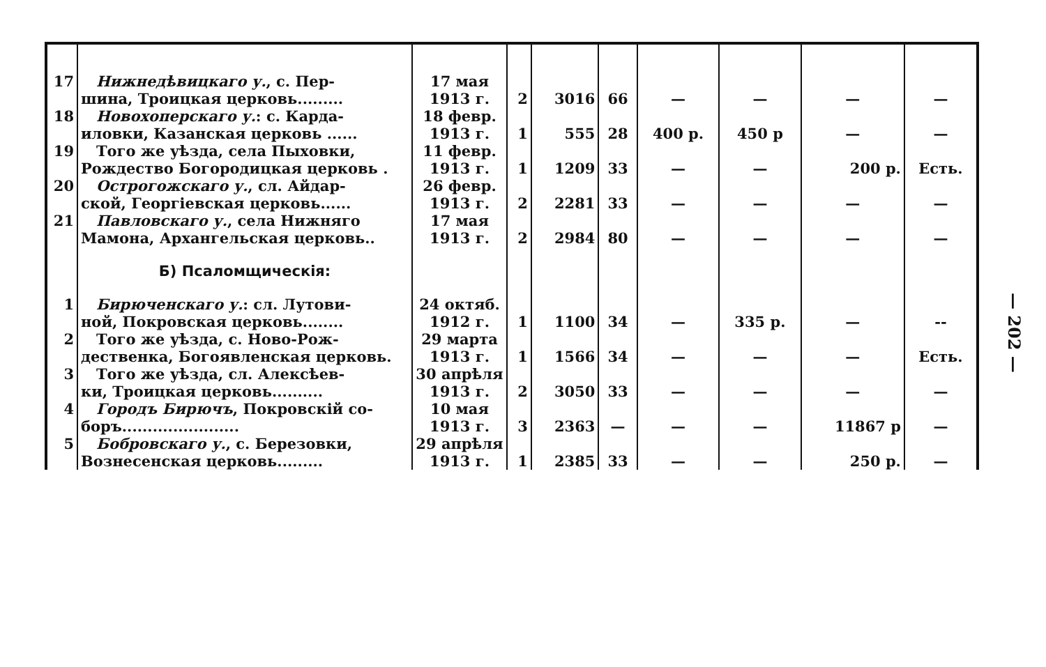| 17 | Нижнедѣвицкаго у. , с. Пер- шина, Троицкая церковь......... | 17 мая 1913 г. | 2 | 3016 | 66 | — | — | — | — |
| 18 | Новохоперскаго у. : с. Карда- иловки, Казанская церковь ...... | 18 февр. 1913 г. | 1 | 555 | 28 | 400 р. | 450 р | — | — |
| 19 | Того же уѣзда, села Пыховки, Рождество Богородицкая церковь . | 11 февр. 1913 г. | 1 | 1209 | 33 | — | — | 200 р. | Есть. |
| 20 | Острогожскаго у. , сл. Айдар- ской, Георгіевская церковь...... | 26 февр. 1913 г. | 2 | 2281 | 33 | — | — | — | — |
| 21 | Павловскаго у. , села Нижняго Мамона, Архангельская церковь.. | 17 мая 1913 г. | 2 | 2984 | 80 | — | — | — | — |
| | Б) Псаломщическія: | | | | | | | | |
| 1 | Бирюченскаго у. : сл. Лутови- ной, Покровская церковь........ | 24 октяб. 1912 г. | 1 | 1100 | 34 | — | 335 р. | — | -- |
| 2 | Того же уѣзда, с. Ново-Рож- дественка, Богоявленская церковь. | 29 марта 1913 г. | 1 | 1566 | 34 | — | — | — | Есть. |
| 3 | Того же уѣзда, сл. Алексѣев- ки, Троицкая церковь.......... | 30 апрѣля 1913 г. | 2 | 3050 | 33 | — | — | — | — |
| 4 | Городъ Бирючъ , Покровскій со- боръ....................... | 10 мая 1913 г. | 3 | 2363 | — | — | — | 11867 р | — |
| 5 | Бобровскаго у. , с. Березовки, Вознесенская церковь......... | 29 апрѣля 1913 г. | 1 | 2385 | 33 | — | — | 250 р. | — |
— 202 —